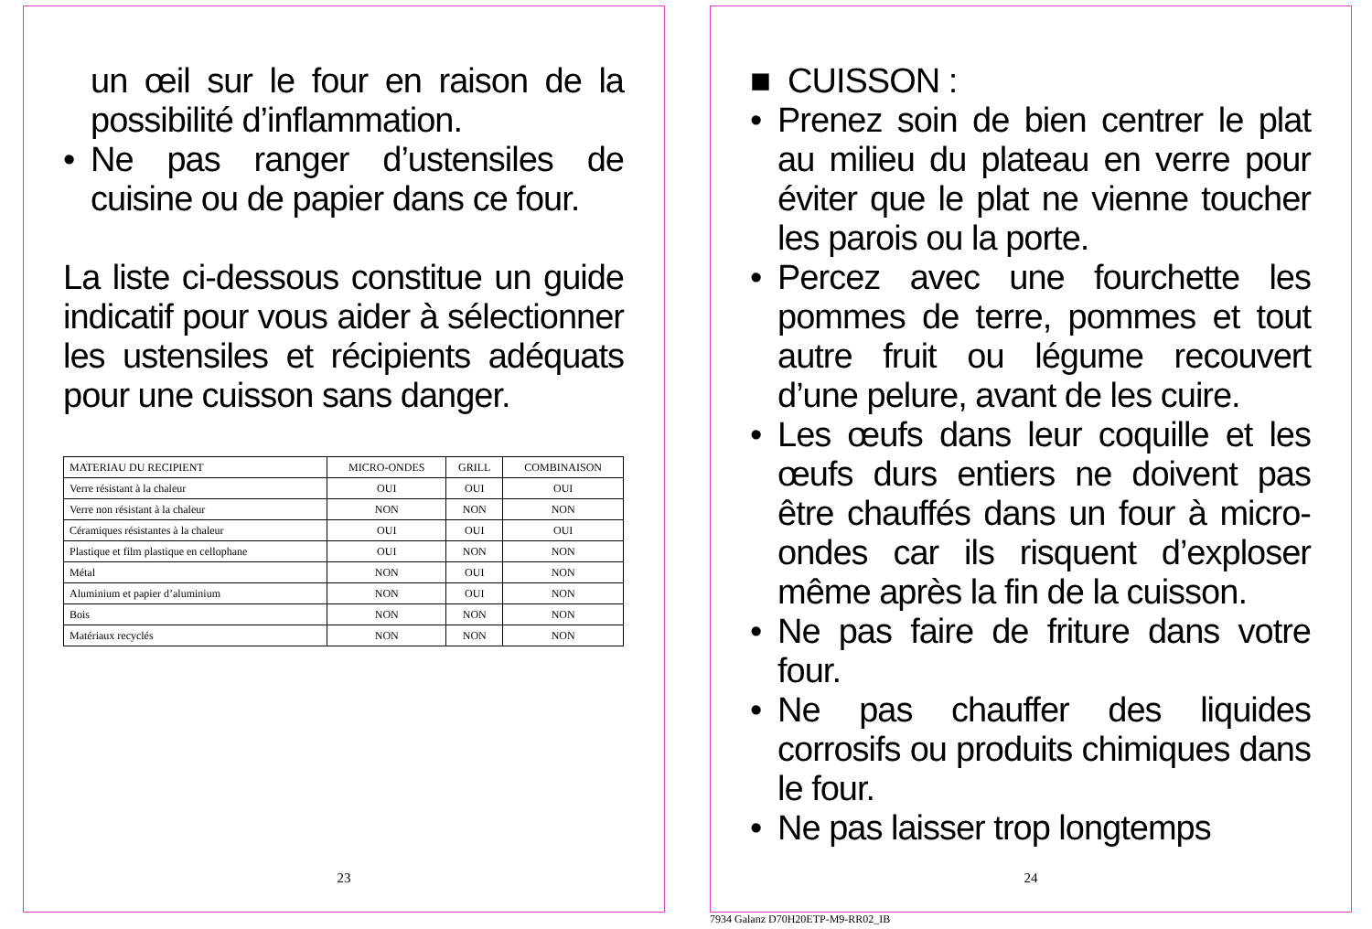un œil sur le four en raison de la possibilité d’inflammation.
• Ne pas ranger d’ustensiles de cuisine ou de papier dans ce four.
La liste ci-dessous constitue un guide indicatif pour vous aider à sélectionner les ustensiles et récipients adéquats pour une cuisson sans danger.
| MATERIAU DU RECIPIENT | MICRO-ONDES | GRILL | COMBINAISON |
| Verre résistant à la chaleur | OUI | OUI | OUI |
| Verre non résistant à la chaleur | NON | NON | NON |
| Céramiques résistantes à la chaleur | OUI | OUI | OUI |
| Plastique et film plastique en cellophane | OUI | NON | NON |
| Métal | NON | OUI | NON |
| Aluminium et papier d’aluminium | NON | OUI | NON |
| Bois | NON | NON | NON |
| Matériaux recyclés | NON | NON | NON |
23
■ CUISSON :
• Prenez soin de bien centrer le plat au milieu du plateau en verre pour éviter que le plat ne vienne toucher les parois ou la porte.
• Percez avec une fourchette les pommes de terre, pommes et tout autre fruit ou légume recouvert d’une pelure, avant de les cuire.
• Les œufs dans leur coquille et les œufs durs entiers ne doivent pas être chauffés dans un four à micro-ondes car ils risquent d’exploser même après la fin de la cuisson.
• Ne pas faire de friture dans votre four.
• Ne pas chauffer des liquides corrosifs ou produits chimiques dans le four.
• Ne pas laisser trop longtemps
24
7934 Galanz D70H20ETP-M9-RR02_IB